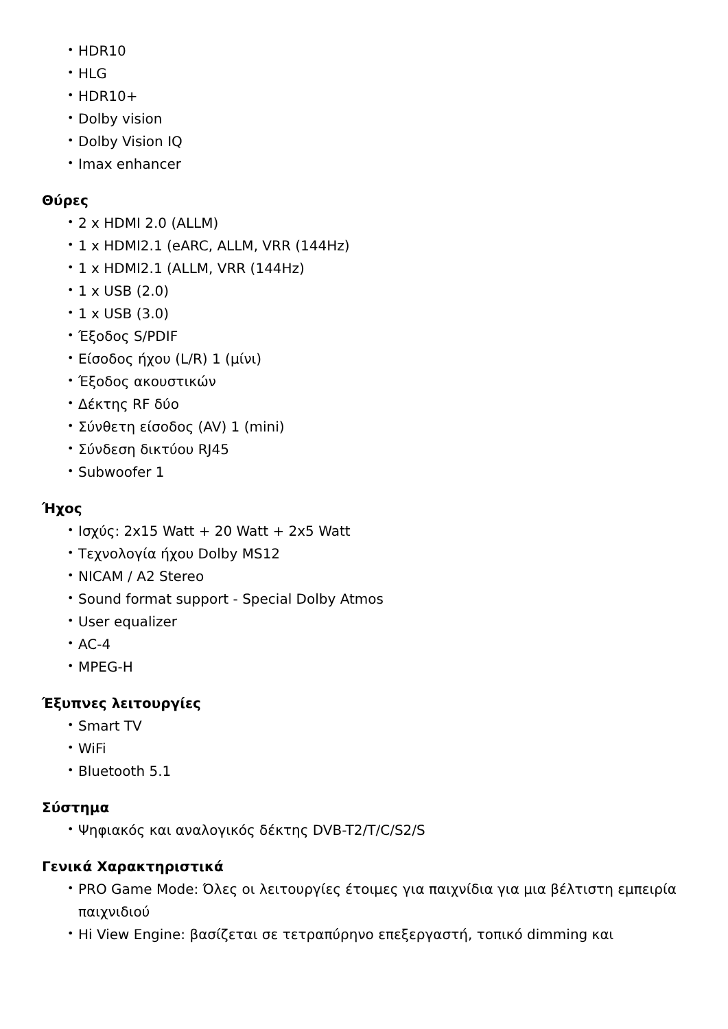• HDR10
• HLG
• HDR10+
• Dolby vision
• Dolby Vision IQ
• Imax enhancer
Θύρες
• 2 x HDMI 2.0 (ALLM)
• 1 x HDMI2.1 (eARC, ALLM, VRR (144Hz)
• 1 x HDMI2.1 (ALLM, VRR (144Hz)
• 1 x USB (2.0)
• 1 x USB (3.0)
• Έξοδος S/PDIF
• Είσοδος ήχου (L/R) 1 (μίνι)
• Έξοδος ακουστικών
• Δέκτης RF δύο
• Σύνθετη είσοδος (AV) 1 (mini)
• Σύνδεση δικτύου RJ45
• Subwoofer 1
Ήχος
• Ισχύς: 2x15 Watt + 20 Watt + 2x5 Watt
• Τεχνολογία ήχου Dolby MS12
• NICAM / A2 Stereo
• Sound format support - Special Dolby Atmos
• User equalizer
• AC-4
• MPEG-H
Έξυπνες λειτουργίες
• Smart TV
• WiFi
• Bluetooth 5.1
Σύστημα
• Ψηφιακός και αναλογικός δέκτης DVB-T2/T/C/S2/S
Γενικά Χαρακτηριστικά
• PRO Game Mode: Όλες οι λειτουργίες έτοιμες για παιχνίδια για μια βέλτιστη εμπειρία παιχνιδιού
• Hi View Engine: βασίζεται σε τετραπύρηνο επεξεργαστή, τοπικό dimming και